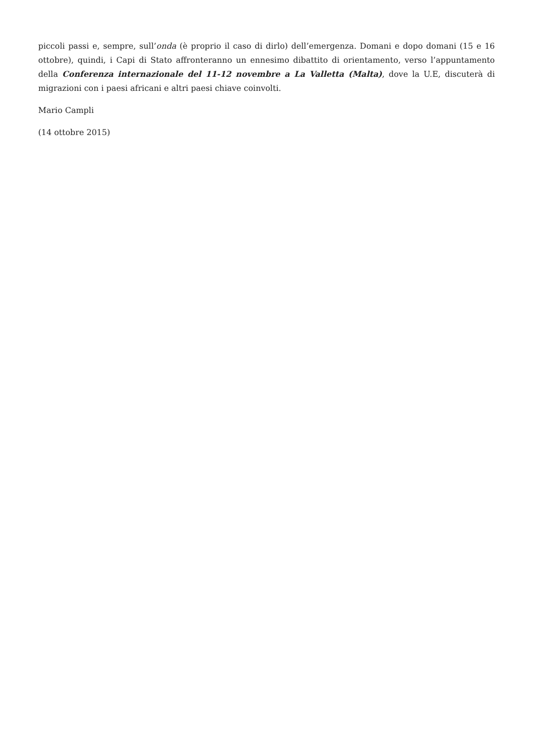piccoli passi e, sempre, sull’onda (è proprio il caso di dirlo) dell’emergenza. Domani e dopo domani (15 e 16 ottobre), quindi, i Capi di Stato affronteranno un ennesimo dibattito di orientamento, verso l’appuntamento della Conferenza internazionale del 11-12 novembre a La Valletta (Malta), dove la U.E, discuterà di migrazioni con i paesi africani e altri paesi chiave coinvolti.
Mario Campli
(14 ottobre 2015)